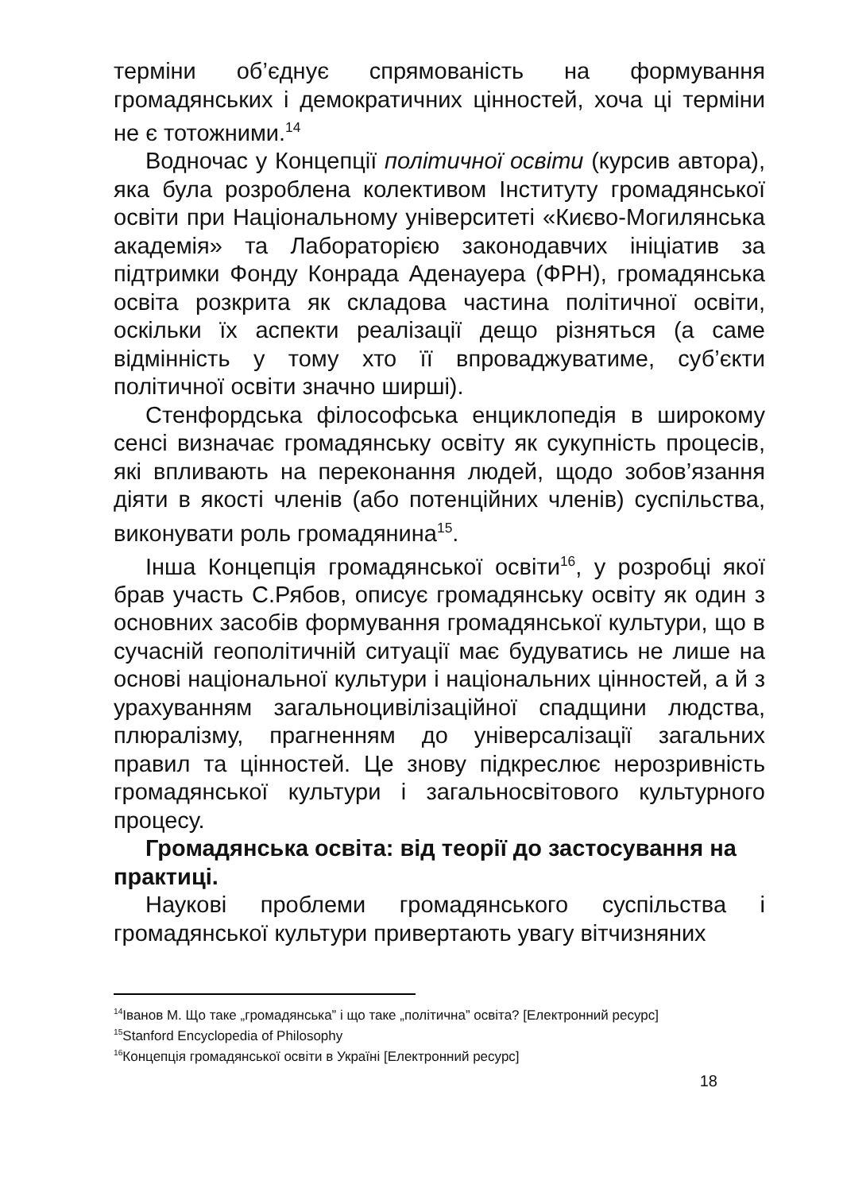терміни об’єднує спрямованість на формування громадянських і демократичних цінностей, хоча ці терміни не є тотожними.<sup>14</sup>
Водночас у Концепції політичної освіти (курсив автора), яка була розроблена колективом Інституту громадянської освіти при Національному університеті «Києво-Могилянська академія» та Лабораторією законодавчих ініціатив за підтримки Фонду Конрада Аденауера (ФРН), громадянська освіта розкрита як складова частина політичної освіти, оскільки їх аспекти реалізації дещо різняться (а саме відмінність у тому хто її впроваджуватиме, суб’єкти політичної освіти значно ширші).
Стенфордська філософська енциклопедія в широкому сенсі визначає громадянську освіту як сукупність процесів, які впливають на переконання людей, щодо зобов’язання діяти в якості членів (або потенційних членів) суспільства, виконувати роль громадянина<sup>15</sup>.
Інша Концепція громадянської освіти<sup>16</sup>, у розробці якої брав участь С.Рябов, описує громадянську освіту як один з основних засобів формування громадянської культури, що в сучасній геополітичній ситуації має будуватись не лише на основі національної культури і національних цінностей, а й з урахуванням загальноцивілізаційної спадщини людства, плюралізму, прагненням до універсалізації загальних правил та цінностей. Це знову підкреслює нерозривність громадянської культури і загальносвітового культурного процесу.
Громадянська освіта: від теорії до застосування на практиці.
Наукові проблеми громадянського суспільства і громадянської культури привертають увагу вітчизняних
<sup>14</sup> Іванов М. Що таке „громадянська” і що таке „політична” освіта? [Електронний ресурс]
<sup>15</sup> Stanford Encyclopedia of Philosophy
<sup>16</sup> Концепція громадянської освіти в Україні [Електронний ресурс]
18